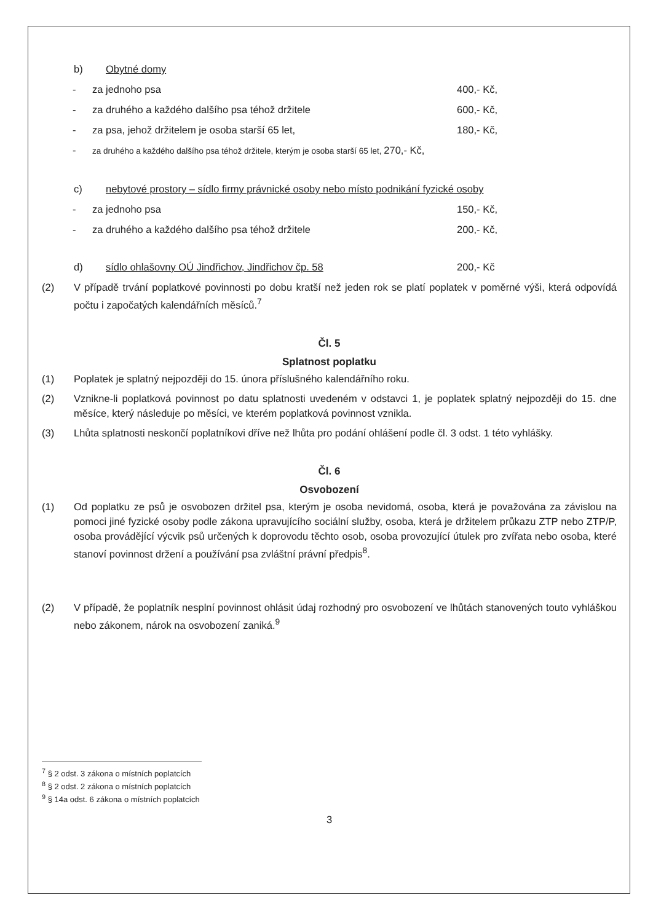b) Obytné domy
- za jednoho psa 400,- Kč,
- za druhého a každého dalšího psa téhož držitele 600,- Kč,
- za psa, jehož držitelem je osoba starší 65 let, 180,- Kč,
- za druhého a každého dalšího psa téhož držitele, kterým je osoba starší 65 let, 270,- Kč,
c) nebytové prostory – sídlo firmy právnické osoby nebo místo podnikání fyzické osoby
- za jednoho psa 150,- Kč,
- za druhého a každého dalšího psa téhož držitele 200,- Kč,
d) sídlo ohlašovny OÚ Jindřichov, Jindřichov čp. 58 200,- Kč
(2) V případě trvání poplatkové povinnosti po dobu kratší než jeden rok se platí poplatek v poměrné výši, která odpovídá počtu i započatých kalendářních měsíců.<sup>7</sup>
Čl. 5
Splatnost poplatku
(1) Poplatek je splatný nejpozději do 15. února příslušného kalendářního roku.
(2) Vznikne-li poplatková povinnost po datu splatnosti uvedeném v odstavci 1, je poplatek splatný nejpozději do 15. dne měsíce, který následuje po měsíci, ve kterém poplatková povinnost vznikla.
(3) Lhůta splatnosti neskončí poplatníkovi dříve než lhůta pro podání ohlášení podle čl. 3 odst. 1 této vyhlášky.
Čl. 6
Osvobození
(1) Od poplatku ze psů je osvobozen držitel psa, kterým je osoba nevidomá, osoba, která je považována za závislou na pomoci jiné fyzické osoby podle zákona upravujícího sociální služby, osoba, která je držitelem průkazu ZTP nebo ZTP/P, osoba provádějící výcvik psů určených k doprovodu těchto osob, osoba provozující útulek pro zvířata nebo osoba, které stanoví povinnost držení a používání psa zvláštní právní předpis<sup>8</sup>.
(2) V případě, že poplatník nesplní povinnost ohlásit údaj rozhodný pro osvobození ve lhůtách stanovených touto vyhláškou nebo zákonem, nárok na osvobození zaniká.<sup>9</sup>
<sup>7</sup> § 2 odst. 3 zákona o místních poplatcích
<sup>8</sup> § 2 odst. 2 zákona o místních poplatcích
<sup>9</sup> § 14a odst. 6 zákona o místních poplatcích
3